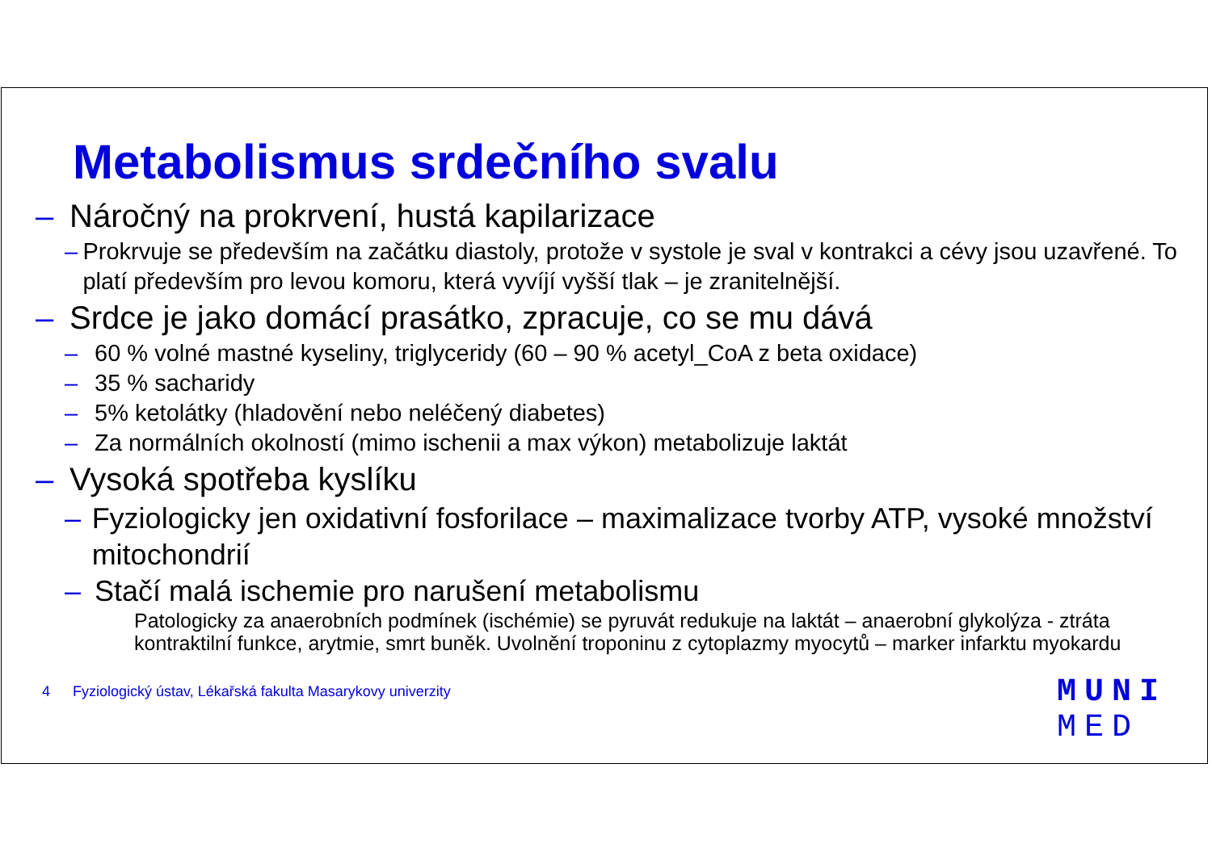Metabolismus srdečního svalu
– Náročný na prokrvení, hustá kapilarizace
– Prokrvuje se především na začátku diastoly, protože v systole je sval v kontrakci a cévy jsou uzavřené. To platí především pro levou komoru, která vyvíjí vyšší tlak – je zranitelnější.
– Srdce je jako domácí prasátko, zpracuje, co se mu dává
– 60 % volné mastné kyseliny, triglyceridy (60 – 90 % acetyl_CoA z beta oxidace)
– 35 % sacharidy
– 5% ketolátky (hladovění nebo neléčený diabetes)
– Za normálních okolností (mimo ischenii a max výkon) metabolizuje laktát
– Vysoká spotřeba kyslíku
– Fyziologicky jen oxidativní fosforilace – maximalizace tvorby ATP, vysoké množství mitochondrií
– Stačí malá ischemie pro narušení metabolismu
Patologicky za anaerobních podmínek (ischémie) se pyruvát redukuje na laktát – anaerobní glykolýza - ztráta kontraktilní funkce, arytmie, smrt buněk. Uvolnění troponinu z cytoplazmy myocytů – marker infarktu myokardu
4 Fyziologický ústav, Lékařská fakulta Masarykovy univerzity
MUNI
MED